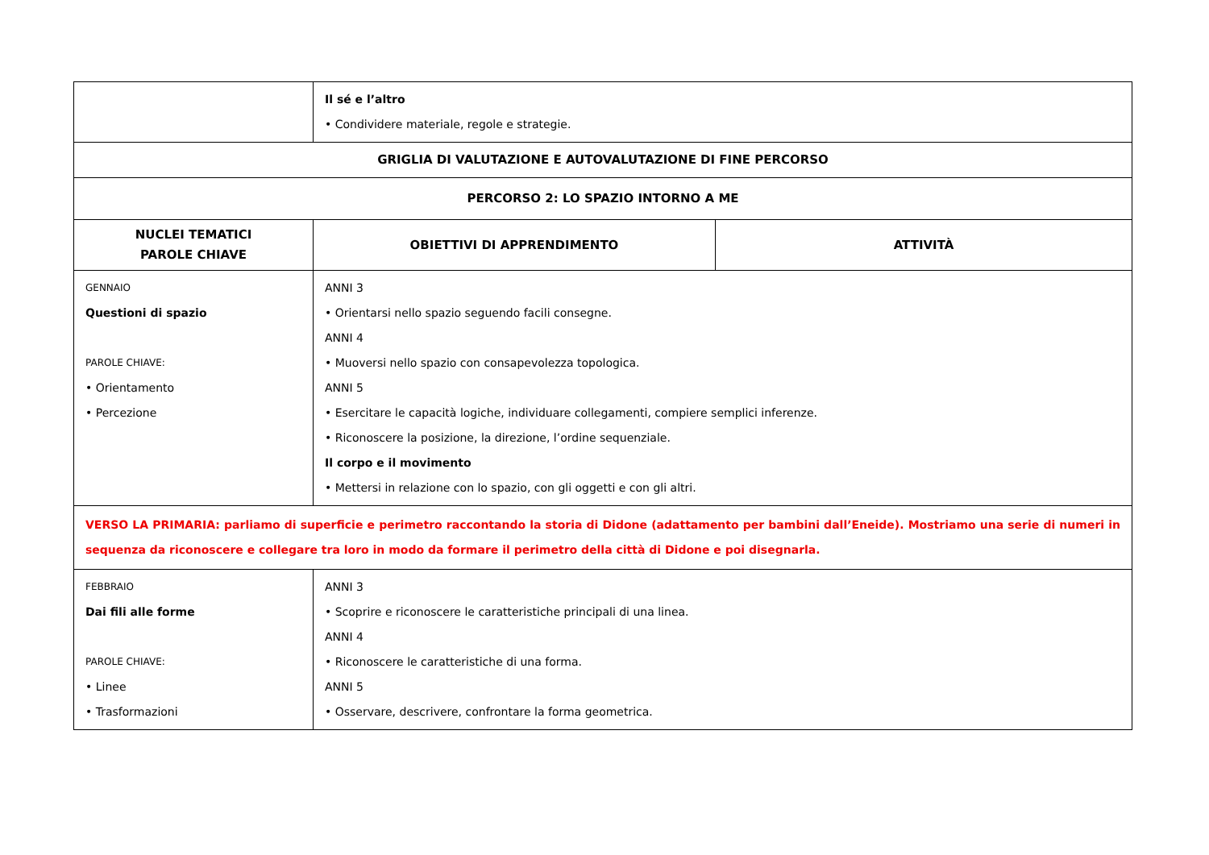| | Il sé e l’altro • Condividere materiale, regole e strategie. | |
| GRIGLIA DI VALUTAZIONE E AUTOVALUTAZIONE DI FINE PERCORSO | | |
| PERCORSO 2: LO SPAZIO INTORNO A ME | | |
| NUCLEI TEMATICI PAROLE CHIAVE | OBIETTIVI DI APPRENDIMENTO | ATTIVITÀ |
| GENNAIO Questioni di spazio PAROLE CHIAVE: • Orientamento • Percezione | ANNI 3 • Orientarsi nello spazio seguendo facili consegne. ANNI 4 • Muoversi nello spazio con consapevolezza topologica. ANNI 5 • Esercitare le capacità logiche, individuare collegamenti, compiere semplici inferenze. • Riconoscere la posizione, la direzione, l’ordine sequenziale. Il corpo e il movimento • Mettersi in relazione con lo spazio, con gli oggetti e con gli altri. | |
| VERSO LA PRIMARIA: parliamo di superficie e perimetro raccontando la storia di Didone (adattamento per bambini dall’Eneide). Mostriamo una serie di numeri in sequenza da riconoscere e collegare tra loro in modo da formare il perimetro della città di Didone e poi disegnarla. | | |
| FEBBRAIO Dai fili alle forme PAROLE CHIAVE: • Linee • Trasformazioni | ANNI 3 • Scoprire e riconoscere le caratteristiche principali di una linea. ANNI 4 • Riconoscere le caratteristiche di una forma. ANNI 5 • Osservare, descrivere, confrontare la forma geometrica. | |